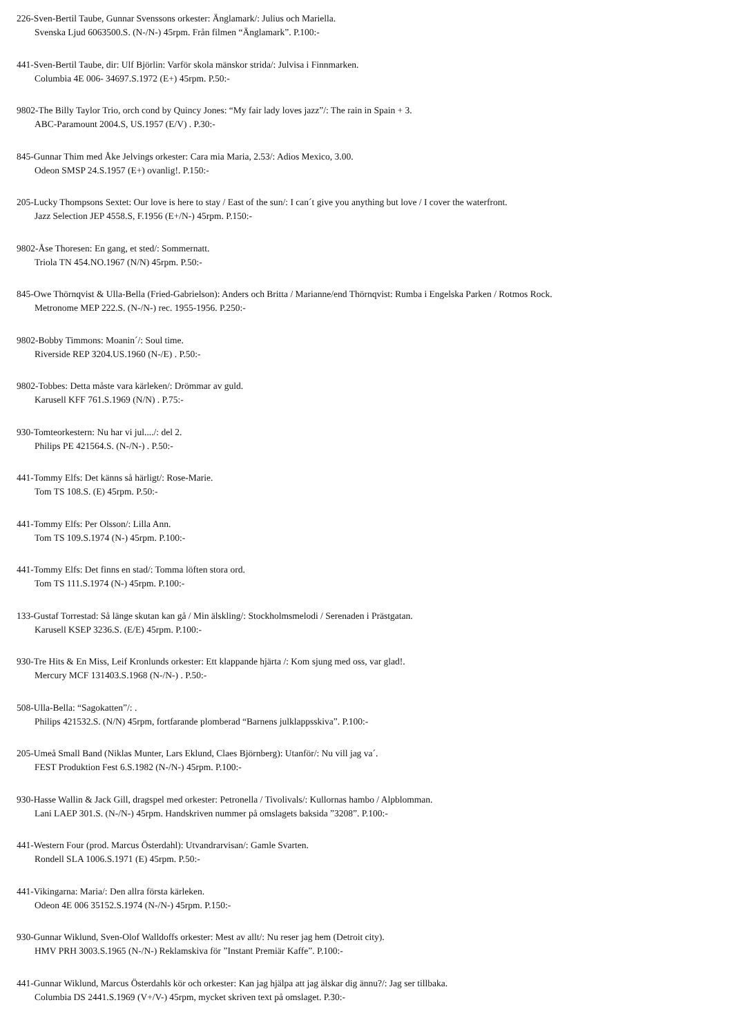226-Sven-Bertil Taube, Gunnar Svenssons orkester: Änglamark/: Julius och Mariella.
Svenska Ljud 6063500.S. (N-/N-) 45rpm. Från filmen “Änglamark”. P.100:-
441-Sven-Bertil Taube, dir: Ulf Björlin: Varför skola mänskor strida/: Julvisa i Finnmarken.
Columbia 4E 006- 34697.S.1972 (E+) 45rpm. P.50:-
9802-The Billy Taylor Trio, orch cond by Quincy Jones: “My fair lady loves jazz”/: The rain in Spain + 3.
ABC-Paramount 2004.S, US.1957 (E/V) . P.30:-
845-Gunnar Thim med Åke Jelvings orkester: Cara mia Maria, 2.53/: Adios Mexico, 3.00.
Odeon SMSP 24.S.1957 (E+) ovanlig!. P.150:-
205-Lucky Thompsons Sextet: Our love is here to stay / East of the sun/: I can´t give you anything but love / I cover the waterfront.
Jazz Selection JEP 4558.S, F.1956 (E+/N-) 45rpm. P.150:-
9802-Åse Thoresen: En gang, et sted/: Sommernatt.
Triola TN 454.NO.1967 (N/N) 45rpm. P.50:-
845-Owe Thörnqvist & Ulla-Bella (Fried-Gabrielson): Anders och Britta / Marianne/end Thörnqvist: Rumba i Engelska Parken / Rotmos Rock.
Metronome MEP 222.S. (N-/N-) rec. 1955-1956. P.250:-
9802-Bobby Timmons: Moanin´/: Soul time.
Riverside REP 3204.US.1960 (N-/E) . P.50:-
9802-Tobbes: Detta måste vara kärleken/: Drömmar av guld.
Karusell KFF 761.S.1969 (N/N) . P.75:-
930-Tomteorkestern: Nu har vi jul..../: del 2.
Philips PE 421564.S. (N-/N-) . P.50:-
441-Tommy Elfs: Det känns så härligt/: Rose-Marie.
Tom TS 108.S. (E) 45rpm. P.50:-
441-Tommy Elfs: Per Olsson/: Lilla Ann.
Tom TS 109.S.1974 (N-) 45rpm. P.100:-
441-Tommy Elfs: Det finns en stad/: Tomma löften stora ord.
Tom TS 111.S.1974 (N-) 45rpm. P.100:-
133-Gustaf Torrestad: Så länge skutan kan gå / Min älskling/: Stockholmsmelodi / Serenaden i Prästgatan.
Karusell KSEP 3236.S. (E/E) 45rpm. P.100:-
930-Tre Hits & En Miss, Leif Kronlunds orkester: Ett klappande hjärta /: Kom sjung med oss, var glad!.
Mercury MCF 131403.S.1968 (N-/N-) . P.50:-
508-Ulla-Bella: “Sagokatten”/: .
Philips 421532.S. (N/N) 45rpm, fortfarande plomberad “Barnens julklappsskiva”. P.100:-
205-Umeå Small Band (Niklas Munter, Lars Eklund, Claes Björnberg): Utanför/: Nu vill jag va´.
FEST Produktion Fest 6.S.1982 (N-/N-) 45rpm. P.100:-
930-Hasse Wallin & Jack Gill, dragspel med orkester: Petronella / Tivolivals/: Kullornas hambo / Alpblomman.
Lani LAEP 301.S. (N-/N-) 45rpm. Handskriven nummer på omslagets baksida ”3208”. P.100:-
441-Western Four (prod. Marcus Österdahl): Utvandrarvisan/: Gamle Svarten.
Rondell SLA 1006.S.1971 (E) 45rpm. P.50:-
441-Vikingarna: Maria/: Den allra första kärleken.
Odeon 4E 006 35152.S.1974 (N-/N-) 45rpm. P.150:-
930-Gunnar Wiklund, Sven-Olof Walldoffs orkester: Mest av allt/: Nu reser jag hem (Detroit city).
HMV PRH 3003.S.1965 (N-/N-) Reklamskiva för ”Instant Premiär Kaffe”. P.100:-
441-Gunnar Wiklund, Marcus Österdahls kör och orkester: Kan jag hjälpa att jag älskar dig ännu?/: Jag ser tillbaka.
Columbia DS 2441.S.1969 (V+/V-) 45rpm, mycket skriven text på omslaget. P.30:-